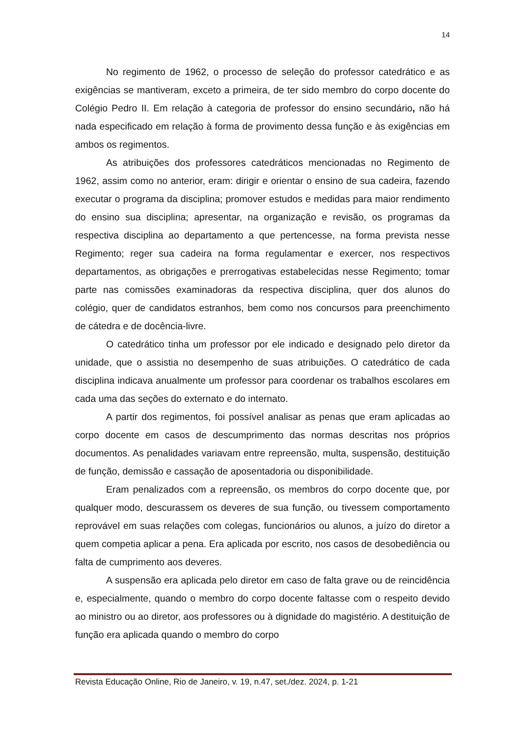14
No regimento de 1962, o processo de seleção do professor catedrático e as exigências se mantiveram, exceto a primeira, de ter sido membro do corpo docente do Colégio Pedro II. Em relação à categoria de professor do ensino secundário, não há nada especificado em relação à forma de provimento dessa função e às exigências em ambos os regimentos.
As atribuições dos professores catedráticos mencionadas no Regimento de 1962, assim como no anterior, eram: dirigir e orientar o ensino de sua cadeira, fazendo executar o programa da disciplina; promover estudos e medidas para maior rendimento do ensino sua disciplina; apresentar, na organização e revisão, os programas da respectiva disciplina ao departamento a que pertencesse, na forma prevista nesse Regimento; reger sua cadeira na forma regulamentar e exercer, nos respectivos departamentos, as obrigações e prerrogativas estabelecidas nesse Regimento; tomar parte nas comissões examinadoras da respectiva disciplina, quer dos alunos do colégio, quer de candidatos estranhos, bem como nos concursos para preenchimento de cátedra e de docência-livre.
O catedrático tinha um professor por ele indicado e designado pelo diretor da unidade, que o assistia no desempenho de suas atribuições. O catedrático de cada disciplina indicava anualmente um professor para coordenar os trabalhos escolares em cada uma das seções do externato e do internato.
A partir dos regimentos, foi possível analisar as penas que eram aplicadas ao corpo docente em casos de descumprimento das normas descritas nos próprios documentos. As penalidades variavam entre repreensão, multa, suspensão, destituição de função, demissão e cassação de aposentadoria ou disponibilidade.
Eram penalizados com a repreensão, os membros do corpo docente que, por qualquer modo, descurassem os deveres de sua função, ou tivessem comportamento reprovável em suas relações com colegas, funcionários ou alunos, a juízo do diretor a quem competia aplicar a pena. Era aplicada por escrito, nos casos de desobediência ou falta de cumprimento aos deveres.
A suspensão era aplicada pelo diretor em caso de falta grave ou de reincidência e, especialmente, quando o membro do corpo docente faltasse com o respeito devido ao ministro ou ao diretor, aos professores ou à dignidade do magistério. A destituição de função era aplicada quando o membro do corpo
Revista Educação Online, Rio de Janeiro, v. 19, n.47, set./dez. 2024, p. 1-21